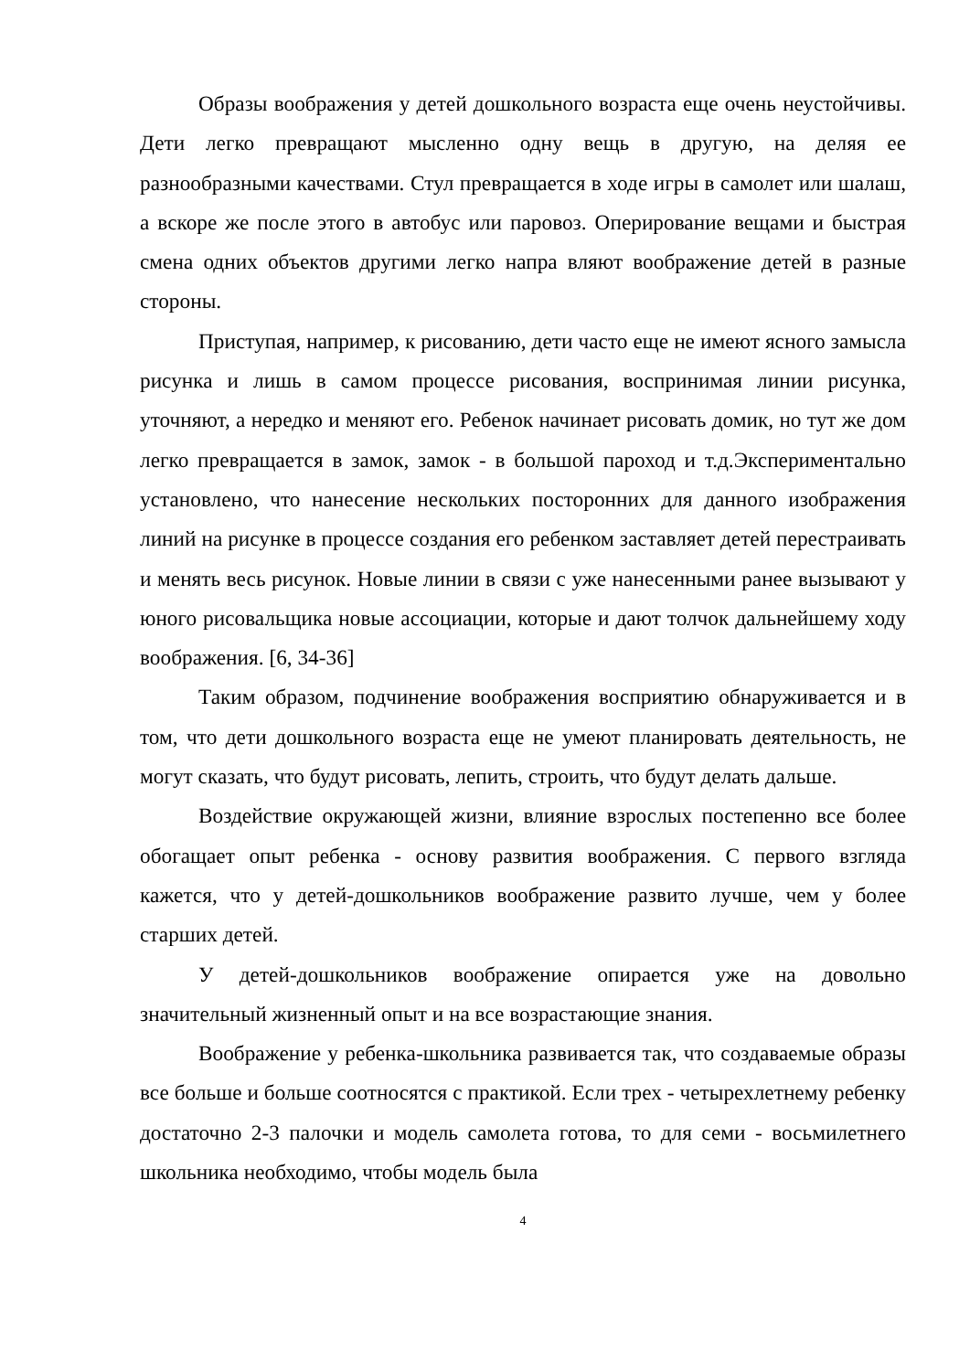Образы воображения у детей дошкольного возраста еще очень неустойчивы. Дети легко превращают мысленно одну вещь в другую, на деляя ее разнообразными качествами. Стул превращается в ходе игры в самолет или шалаш, а вскоре же после этого в автобус или паровоз. Оперирование вещами и быстрая смена одних объектов другими легко напра вляют воображение детей в разные стороны.
Приступая, например, к рисованию, дети часто еще не имеют ясного замысла рисунка и лишь в самом процессе рисования, воспринимая линии рисунка, уточняют, а нередко и меняют его. Ребенок начинает рисовать домик, но тут же дом легко превращается в замок, замок - в большой пароход и т.д.Экспериментально установлено, что нанесение нескольких посторонних для данного изображения линий на рисунке в процессе создания его ребенком заставляет детей перестраивать и менять весь рисунок. Новые линии в связи с уже нанесенными ранее вызывают у юного рисовальщика новые ассоциации, которые и дают толчок дальнейшему ходу воображения. [6, 34-36]
Таким образом, подчинение воображения восприятию обнаруживается и в том, что дети дошкольного возраста еще не умеют планировать деятельность, не могут сказать, что будут рисовать, лепить, строить, что будут делать дальше.
Воздействие окружающей жизни, влияние взрослых постепенно все более обогащает опыт ребенка - основу развития воображения. С первого взгляда кажется, что у детей-дошкольников воображение развито лучше, чем у более старших детей.
У детей-дошкольников воображение опирается уже на довольно значительный жизненный опыт и на все возрастающие знания.
Воображение у ребенка-школьника развивается так, что создаваемые образы все больше и больше соотносятся с практикой. Если трех - четырехлетнему ребенку достаточно 2-3 палочки и модель самолета готова, то для семи - восьмилетнего школьника необходимо, чтобы модель была
4